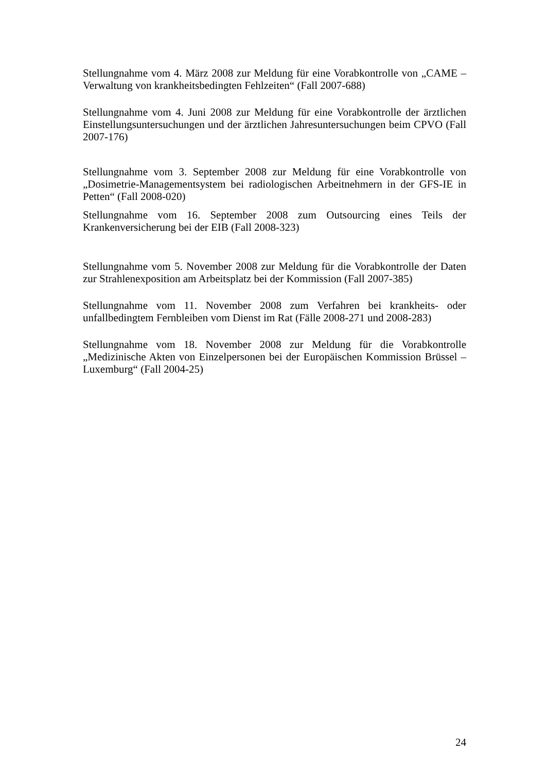Stellungnahme vom 4. März 2008 zur Meldung für eine Vorabkontrolle von „CAME – Verwaltung von krankheitsbedingten Fehlzeiten“ (Fall 2007-688)
Stellungnahme vom 4. Juni 2008 zur Meldung für eine Vorabkontrolle der ärztlichen Einstellungsuntersuchungen und der ärztlichen Jahresuntersuchungen beim CPVO (Fall 2007-176)
Stellungnahme vom 3. September 2008 zur Meldung für eine Vorabkontrolle von „Dosimetrie-Managementsystem bei radiologischen Arbeitnehmern in der GFS-IE in Petten“ (Fall 2008-020)
Stellungnahme vom 16. September 2008 zum Outsourcing eines Teils der Krankenversicherung bei der EIB (Fall 2008-323)
Stellungnahme vom 5. November 2008 zur Meldung für die Vorabkontrolle der Daten zur Strahlenexposition am Arbeitsplatz bei der Kommission (Fall 2007-385)
Stellungnahme vom 11. November 2008 zum Verfahren bei krankheits- oder unfallbedingtem Fernbleiben vom Dienst im Rat (Fälle 2008-271 und 2008-283)
Stellungnahme vom 18. November 2008 zur Meldung für die Vorabkontrolle „Medizinische Akten von Einzelpersonen bei der Europäischen Kommission Brüssel – Luxemburg“ (Fall 2004-25)
24